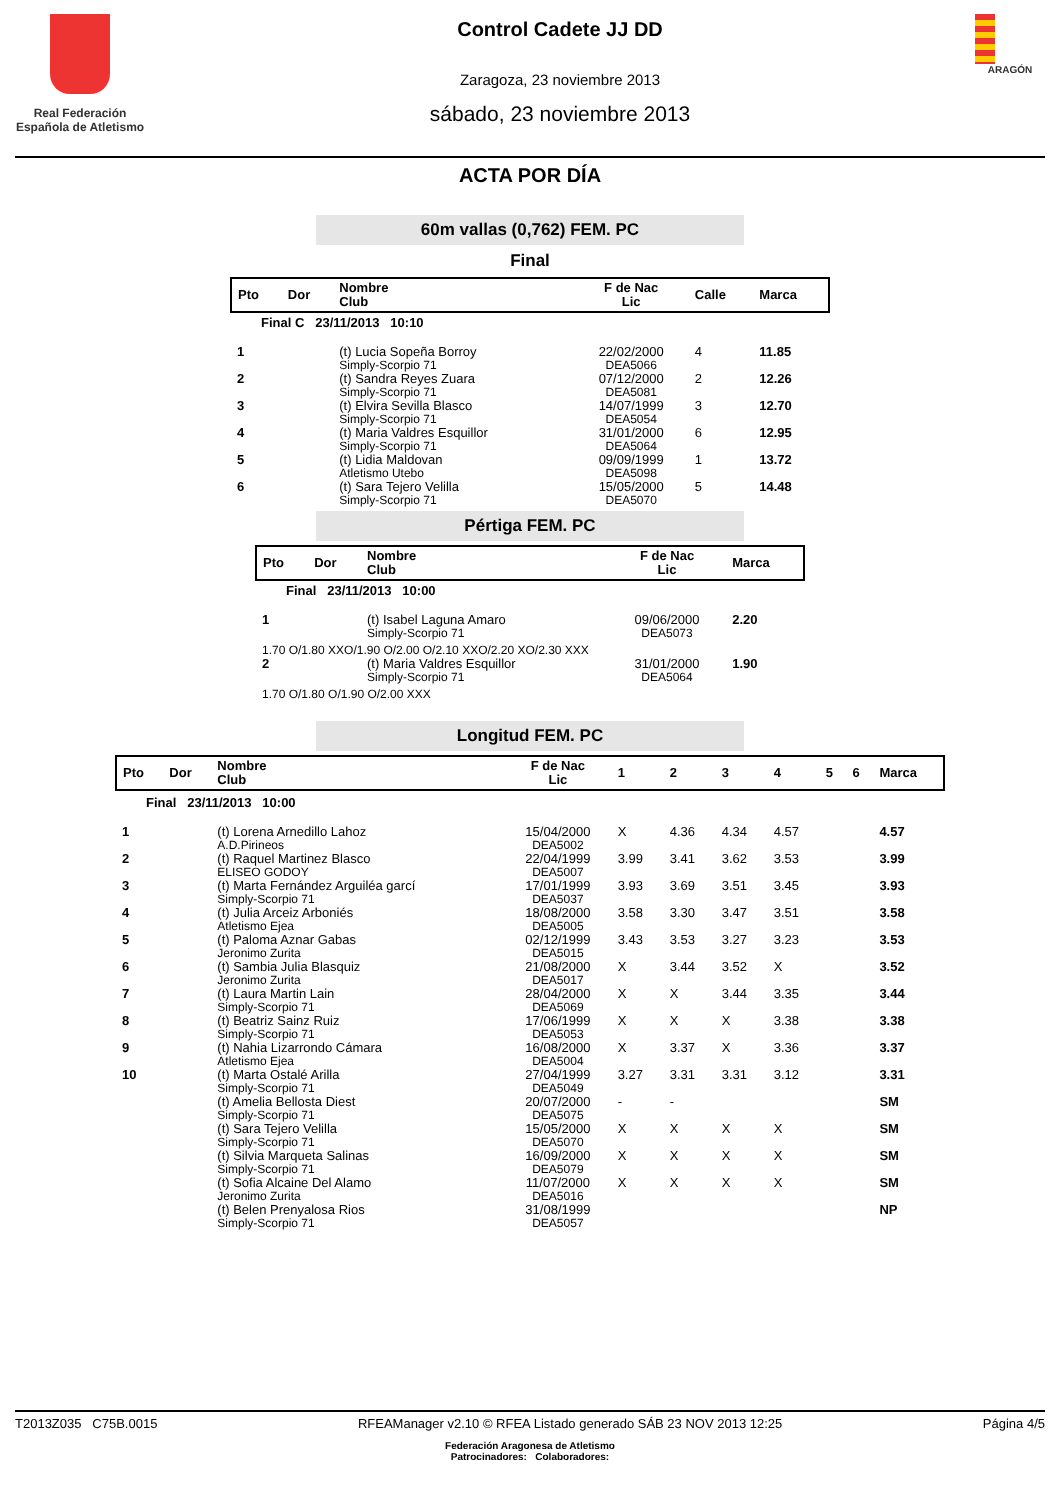Real Federación Española de Atletismo
Control Cadete JJ DD
Zaragoza, 23 noviembre 2013
sábado, 23 noviembre 2013
ARAGÓN
ACTA POR DÍA
60m vallas (0,762) FEM. PC
Final
| Pto | Dor | Nombre Club | F de Nac Lic | Calle | Marca |
| --- | --- | --- | --- | --- | --- |
| Final C 23/11/2013 10:10 | | | | | |
| 1 | | (t) Lucia Sopeña Borroy Simply-Scorpio 71 | 22/02/2000 DEA5066 | 4 | 11.85 |
| 2 | | (t) Sandra Reyes Zuara Simply-Scorpio 71 | 07/12/2000 DEA5081 | 2 | 12.26 |
| 3 | | (t) Elvira Sevilla Blasco Simply-Scorpio 71 | 14/07/1999 DEA5054 | 3 | 12.70 |
| 4 | | (t) Maria Valdres Esquillor Simply-Scorpio 71 | 31/01/2000 DEA5064 | 6 | 12.95 |
| 5 | | (t) Lidia Maldovan Atletismo Utebo | 09/09/1999 DEA5098 | 1 | 13.72 |
| 6 | | (t) Sara Tejero Velilla Simply-Scorpio 71 | 15/05/2000 DEA5070 | 5 | 14.48 |
Pértiga FEM. PC
| Pto | Dor | Nombre Club | F de Nac Lic | Marca |
| --- | --- | --- | --- | --- |
| Final 23/11/2013 10:00 | | | | |
| 1 | | (t) Isabel Laguna Amaro Simply-Scorpio 71 | 09/06/2000 DEA5073 | 2.20 |
| 1.70 O/1.80 XXO/1.90 O/2.00 O/2.10 XXO/2.20 XO/2.30 XXX | | | | |
| 2 | | (t) Maria Valdres Esquillor Simply-Scorpio 71 | 31/01/2000 DEA5064 | 1.90 |
| 1.70 O/1.80 O/1.90 O/2.00 XXX | | | | |
Longitud FEM. PC
| Pto | Dor | Nombre Club | F de Nac Lic | 1 | 2 | 3 | 4 | 5 | 6 | Marca |
| --- | --- | --- | --- | --- | --- | --- | --- | --- | --- | --- |
| Final 23/11/2013 10:00 | | | | | | | | | | |
| 1 | | (t) Lorena Arnedillo Lahoz A.D.Pirineos | 15/04/2000 DEA5002 | X | 4.36 | 4.34 | 4.57 | | | 4.57 |
| 2 | | (t) Raquel Martinez Blasco ELISEO GODOY | 22/04/1999 DEA5007 | 3.99 | 3.41 | 3.62 | 3.53 | | | 3.99 |
| 3 | | (t) Marta Fernández Arguiléa garcí Simply-Scorpio 71 | 17/01/1999 DEA5037 | 3.93 | 3.69 | 3.51 | 3.45 | | | 3.93 |
| 4 | | (t) Julia Arceiz Arboniés Atletismo Ejea | 18/08/2000 DEA5005 | 3.58 | 3.30 | 3.47 | 3.51 | | | 3.58 |
| 5 | | (t) Paloma Aznar Gabas Jeronimo Zurita | 02/12/1999 DEA5015 | 3.43 | 3.53 | 3.27 | 3.23 | | | 3.53 |
| 6 | | (t) Sambia Julia Blasquiz Jeronimo Zurita | 21/08/2000 DEA5017 | X | 3.44 | 3.52 | X | | | 3.52 |
| 7 | | (t) Laura Martin Lain Simply-Scorpio 71 | 28/04/2000 DEA5069 | X | X | 3.44 | 3.35 | | | 3.44 |
| 8 | | (t) Beatriz Sainz Ruiz Simply-Scorpio 71 | 17/06/1999 DEA5053 | X | X | X | 3.38 | | | 3.38 |
| 9 | | (t) Nahia Lizarrondo Cámara Atletismo Ejea | 16/08/2000 DEA5004 | X | 3.37 | X | 3.36 | | | 3.37 |
| 10 | | (t) Marta Ostalé Arilla Simply-Scorpio 71 | 27/04/1999 DEA5049 | 3.27 | 3.31 | 3.31 | 3.12 | | | 3.31 |
| | | (t) Amelia Bellosta Diest Simply-Scorpio 71 | 20/07/2000 DEA5075 | - | - | | | | | SM |
| | | (t) Sara Tejero Velilla Simply-Scorpio 71 | 15/05/2000 DEA5070 | X | X | X | X | | | SM |
| | | (t) Silvia Marqueta Salinas Simply-Scorpio 71 | 16/09/2000 DEA5079 | X | X | X | X | | | SM |
| | | (t) Sofia Alcaine Del Alamo Jeronimo Zurita | 11/07/2000 DEA5016 | X | X | X | X | | | SM |
| | | (t) Belen Prenyalosa Rios Simply-Scorpio 71 | 31/08/1999 DEA5057 | | | | | | | NP |
T2013Z035 C75B.0015 RFEAManager v2.10 © RFEA Listado generado SÁB 23 NOV 2013 12:25 Página 4/5
Federación Aragonesa de Atletismo
Patrocinadores: Colaboradores: